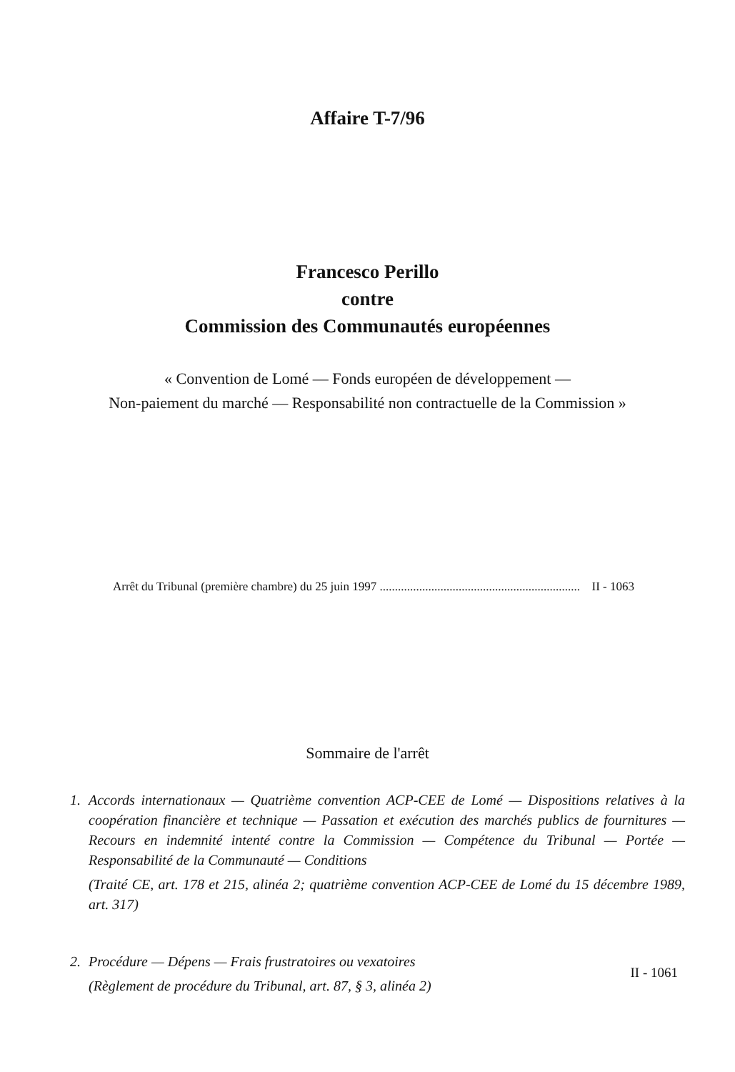Affaire T-7/96
Francesco Perillo
contre
Commission des Communautés européennes
« Convention de Lomé — Fonds européen de développement —
Non-paiement du marché — Responsabilité non contractuelle de la Commission »
Arrêt du Tribunal (première chambre) du 25 juin 1997 .................................................................. II - 1063
Sommaire de l'arrêt
1. Accords internationaux — Quatrième convention ACP-CEE de Lomé — Dispositions relatives à la coopération financière et technique — Passation et exécution des marchés publics de fournitures — Recours en indemnité intenté contre la Commission — Compétence du Tribunal — Portée — Responsabilité de la Communauté — Conditions
(Traité CE, art. 178 et 215, alinéa 2; quatrième convention ACP-CEE de Lomé du 15 décembre 1989, art. 317)
2. Procédure — Dépens — Frais frustratoires ou vexatoires
(Règlement de procédure du Tribunal, art. 87, § 3, alinéa 2)
II - 1061